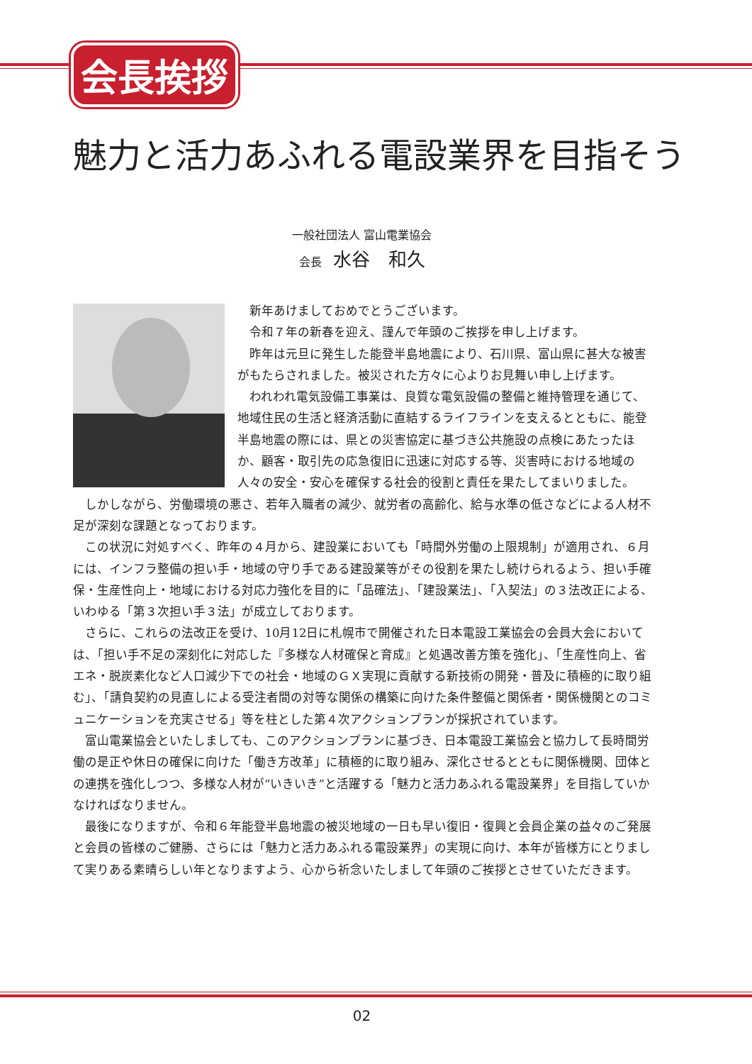会長挨拶
魅力と活力あふれる電設業界を目指そう
一般社団法人 富山電業協会
会長 水谷　和久
新年あけましておめでとうございます。
令和７年の新春を迎え、謹んで年頭のご挨拶を申し上げます。
昨年は元旦に発生した能登半島地震により、石川県、富山県に甚大な被害がもたらされました。被災された方々に心よりお見舞い申し上げます。
われわれ電気設備工事業は、良質な電気設備の整備と維持管理を通じて、地域住民の生活と経済活動に直結するライフラインを支えるとともに、能登半島地震の際には、県との災害協定に基づき公共施設の点検にあたったほか、顧客・取引先の応急復旧に迅速に対応する等、災害時における地域の人々の安全・安心を確保する社会的役割と責任を果たしてまいりました。
しかしながら、労働環境の悪さ、若年入職者の減少、就労者の高齢化、給与水準の低さなどによる人材不足が深刻な課題となっております。
この状況に対処すべく、昨年の４月から、建設業においても「時間外労働の上限規制」が適用され、６月には、インフラ整備の担い手・地域の守り手である建設業等がその役割を果たし続けられるよう、担い手確保・生産性向上・地域における対応力強化を目的に「品確法」、「建設業法」、「入契法」の３法改正による、いわゆる「第３次担い手３法」が成立しております。
さらに、これらの法改正を受け、10月12日に札幌市で開催された日本電設工業協会の会員大会においては、「担い手不足の深刻化に対応した『多様な人材確保と育成』と処遇改善方策を強化」、「生産性向上、省エネ・脱炭素化など人口減少下での社会・地域のＧＸ実現に貢献する新技術の開発・普及に積極的に取り組む」、「請負契約の見直しによる受注者間の対等な関係の構築に向けた条件整備と関係者・関係機関とのコミュニケーションを充実させる」等を柱とした第４次アクションプランが採択されています。
富山電業協会といたしましても、このアクションプランに基づき、日本電設工業協会と協力して長時間労働の是正や休日の確保に向けた「働き方改革」に積極的に取り組み、深化させるとともに関係機関、団体との連携を強化しつつ、多様な人材が“いきいき”と活躍する「魅力と活力あふれる電設業界」を目指していかなければなりません。
最後になりますが、令和６年能登半島地震の被災地域の一日も早い復旧・復興と会員企業の益々のご発展と会員の皆様のご健勝、さらには「魅力と活力あふれる電設業界」の実現に向け、本年が皆様方にとりまして実りある素晴らしい年となりますよう、心から祈念いたしまして年頭のご挨拶とさせていただきます。
02